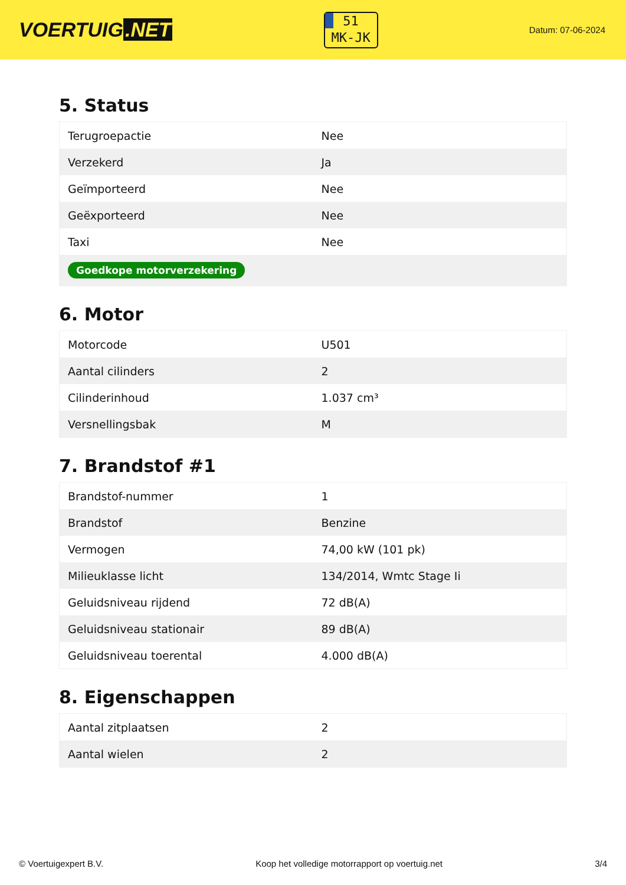VOERTUIG.NET
51
MK-JK
Datum: 07-06-2024
5. Status
| Terugroepactie | Nee |
| Verzekerd | Ja |
| Geïmporteerd | Nee |
| Geëxporteerd | Nee |
| Taxi | Nee |
| Goedkope motorverzekering | |
6. Motor
| Motorcode | U501 |
| Aantal cilinders | 2 |
| Cilinderinhoud | 1.037 cm³ |
| Versnellingsbak | M |
7. Brandstof #1
| Brandstof-nummer | 1 |
| Brandstof | Benzine |
| Vermogen | 74,00 kW (101 pk) |
| Milieuklasse licht | 134/2014, Wmtc Stage Ii |
| Geluidsniveau rijdend | 72 dB(A) |
| Geluidsniveau stationair | 89 dB(A) |
| Geluidsniveau toerental | 4.000 dB(A) |
8. Eigenschappen
| Aantal zitplaatsen | 2 |
| Aantal wielen | 2 |
© Voertuigexpert B.V. Koop het volledige motorrapport op voertuig.net 3/4